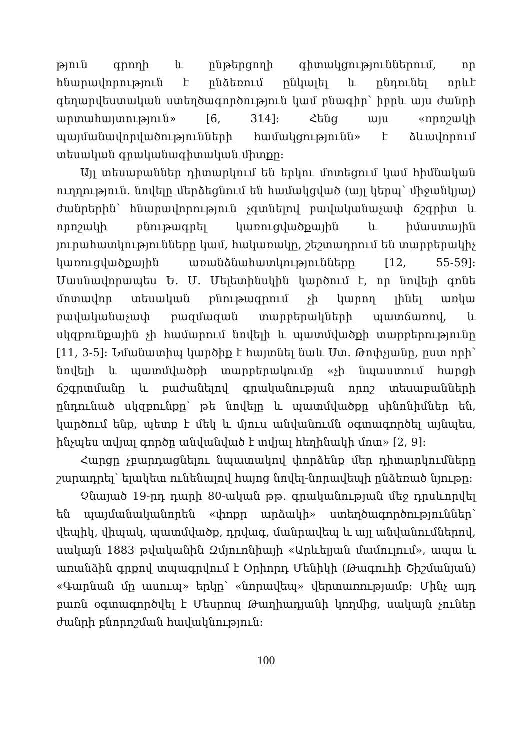թյուն գրողի և ընթերցողի գիտակցություններում, որ հնարավորություն է ընձեռում ընկալել և ընդունել որևէ գեղարվեստական ստեղծագործություն կամ բնագիր՝ իբրև այս ժանրի արտահայտություն» [6, 314]: Հենց այս «որոշակի պայմանավորվածությունների համակցությունն» է ձևավորում տեսական գրականագիտական միտքը:
Այլ տեսաբաններ դիտարկում են երկու մոտեցում կամ հիմնական ուղղություն. նովելը մերձեցնում են համակցված (այլ կերպ՝ միջանկյալ) ժանրերին՝ հնարավորություն չգտնելով բավականաչափ ճշգրիտ և որոշակի բնութագրել կառուցվածքային և իմաստային յուրահատկությունները կամ, հակառակը, շեշտադրում են տարբերակիչ կառուցվածքային առանձնահատկությունները [12, 55-59]: Մասնավորապես Ե. Մ. Մելետինսկին կարծում է, որ նովելի գոնե մոտավոր տեսական բնութագրում չի կարող լինել առկա բավականաչափ բազմազան տարբերակների պատճառով, և սկզբունքային չի համարում նովելի և պատմվածքի տարբերությունը [11, 3-5]: Նմանատիպ կարծիք է հայտնել նաև Ստ. Թոփչյանը, ըստ որի՝ նովելի և պատմվածքի տարբերակումը «չի նպաստում հարցի ճշգրտմանը և բաժանելով գրականության որոշ տեսաբանների ընդունած սկզբունքը՝ թե նովելը և պատմվածքը սինոնիմներ են, կարծում ենք, պետք է մեկ և մյուս անվանումն օգտագործել այնպես, ինչպես տվյալ գործը անվանված է տվյալ հեղինակի մոտ» [2, 9]:
Հարցը չբարդացնելու նպատակով փորձենք մեր դիտարկումները շարադրել՝ ելակետ ունենալով հայոց նովել-նորավեպի ընձեռած նյութը:
Չնայած 19-րդ դարի 80-ական թթ. գրականության մեջ դրսևորվել են պայմանականորեն «փոքր արձակի» ստեղծագործություններ՝ վեպիկ, վիպակ, պատմվածք, դրվագ, մանրավեպ և այլ անվանումներով, սակայն 1883 թվականին Զմյուռնիայի «Արևելյան մամուլում», ապա և առանձին գրքով տպագրվում է Օրիորդ Մենիկի (Թագուհի Շիշմանյան) «Գարնան մը ասուպ» երկը՝ «նորավեպ» վերտառությամբ: Մինչ այդ բառն օգտագործվել է Մեսրոպ Թաղիադյանի կողմից, սակայն չուներ ժանրի բնորոշման հավակնություն:
100